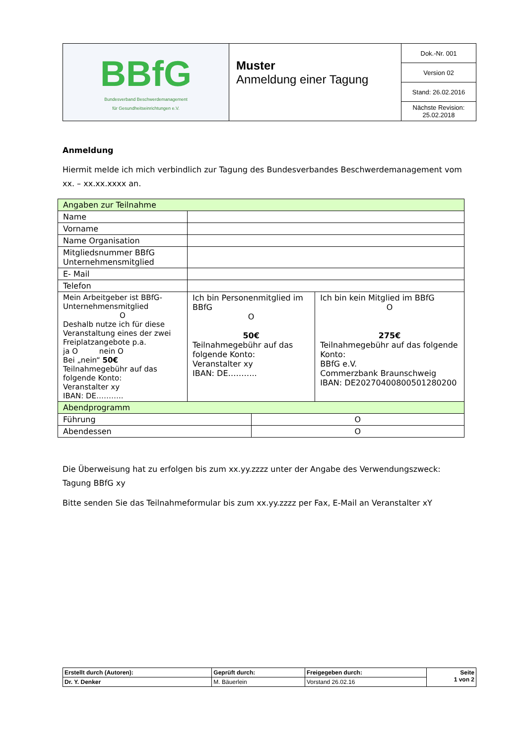| BBfG Bundesverband Beschwerdemanagement für Gesundheitseinrichtungen e.V. | Muster Anmeldung einer Tagung | Dok.-Nr. 001 |
| | | Version 02 |
| | | Stand: 26.02.2016 |
| | | Nächste Revision: 25.02.2018 |
Anmeldung
Hiermit melde ich mich verbindlich zur Tagung des Bundesverbandes Beschwerdemanagement vom xx. – xx.xx.xxxx an.
| Angaben zur Teilnahme | | | |
| Name | | | |
| Vorname | | | |
| Name Organisation | | | |
| Mitgliedsnummer BBfG Unternehmensmitglied | | | |
| E- Mail | | | |
| Telefon | | | |
| Mein Arbeitgeber ist BBfG-Unternehmensmitglied O Deshalb nutze ich für diese Veranstaltung eines der zwei Freiplatzangebote p.a. ja O nein O Bei „nein“ 50€ Teilnahmegebühr auf das folgende Konto: Veranstalter xy IBAN: DE……….. | Ich bin Personenmitglied im BBfG O 50€ Teilnahmegebühr auf das folgende Konto: Veranstalter xy IBAN: DE……….. | | Ich bin kein Mitglied im BBfG O 275€ Teilnahmegebühr auf das folgende Konto: BBfG e.V. Commerzbank Braunschweig IBAN: DE20270400800501280200 |
| Abendprogramm | | | |
| Führung | | O | |
| Abendessen | | O | |
Die Überweisung hat zu erfolgen bis zum xx.yy.zzzz unter der Angabe des Verwendungszweck: Tagung BBfG xy
Bitte senden Sie das Teilnahmeformular bis zum xx.yy.zzzz per Fax, E-Mail an Veranstalter xY
| Erstellt durch (Autoren): | Geprüft durch: | Freigegeben durch: | Seite 1 von 2 |
| Dr. Y. Denker | M. Bäuerlein | Vorstand 26.02.16 | |